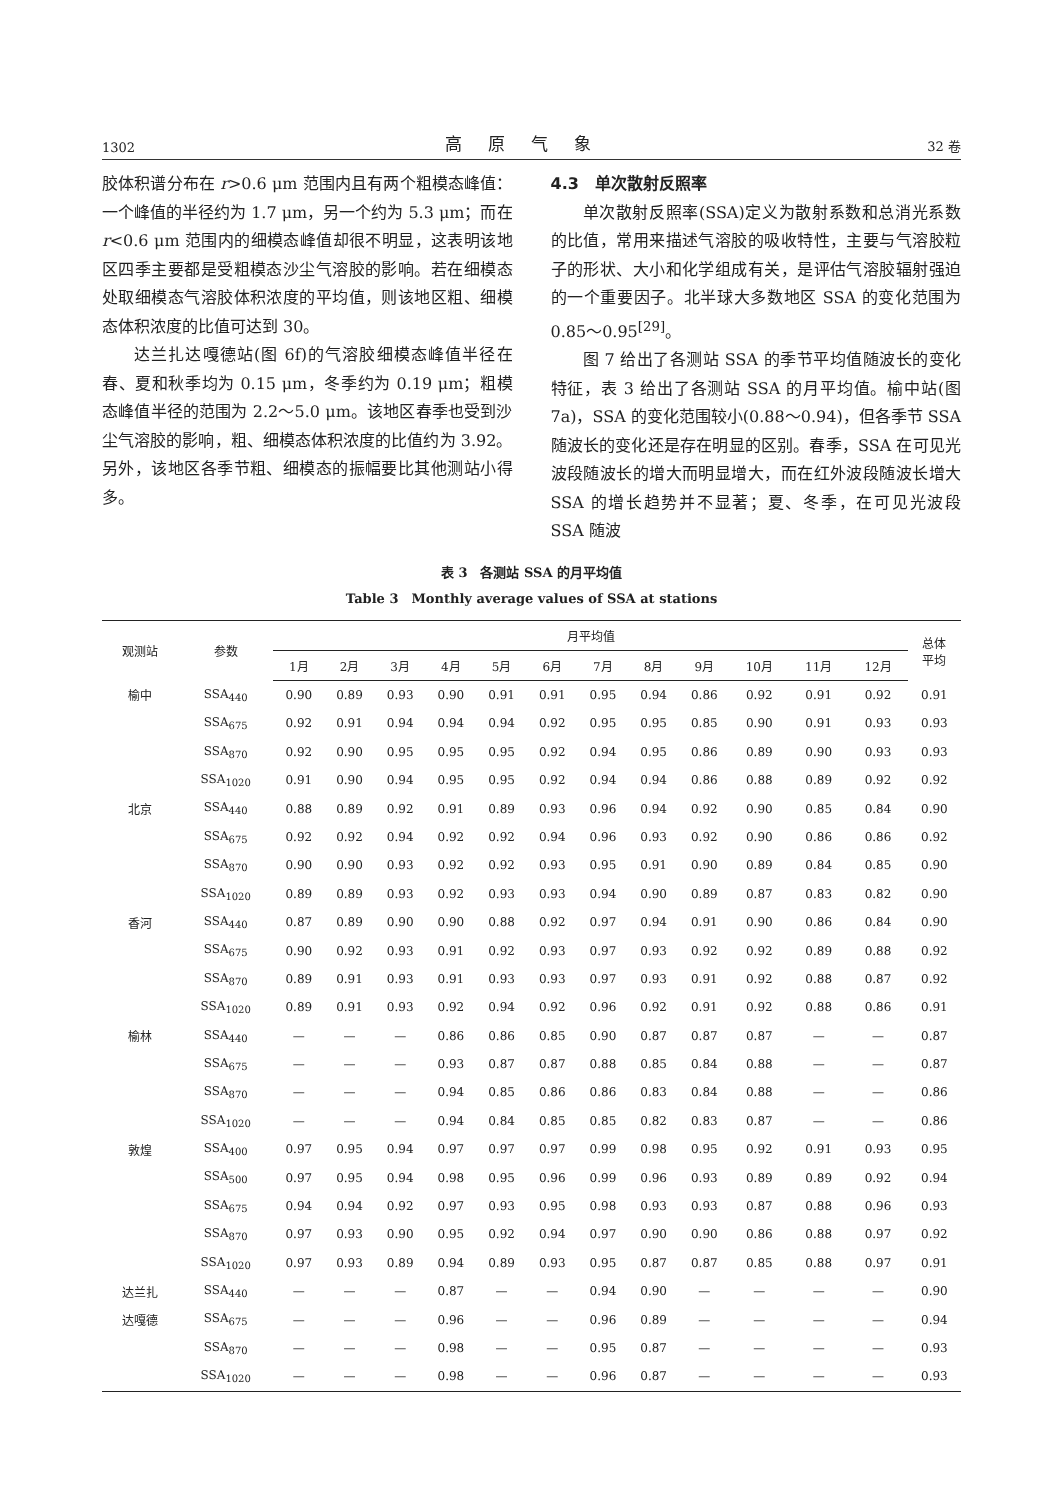1302 高原气象 32 卷
胶体积谱分布在 r>0.6 μm 范围内且有两个粗模态峰值：一个峰值的半径约为 1.7 μm，另一个约为 5.3 μm；而在 r<0.6 μm 范围内的细模态峰值却很不明显，这表明该地区四季主要都是受粗模态沙尘气溶胶的影响。若在细模态处取细模态气溶胶体积浓度的平均值，则该地区粗、细模态体积浓度的比值可达到 30。
达兰扎达嘎德站(图 6f)的气溶胶细模态峰值半径在春、夏和秋季均为 0.15 μm，冬季约为 0.19 μm；粗模态峰值半径的范围为 2.2～5.0 μm。该地区春季也受到沙尘气溶胶的影响，粗、细模态体积浓度的比值约为 3.92。另外，该地区各季节粗、细模态的振幅要比其他测站小得多。
4.3　单次散射反照率
单次散射反照率(SSA)定义为散射系数和总消光系数的比值，常用来描述气溶胶的吸收特性，主要与气溶胶粒子的形状、大小和化学组成有关，是评估气溶胶辐射强迫的一个重要因子。北半球大多数地区 SSA 的变化范围为 0.85～0.95<sup>[29]</sup>。
图 7 给出了各测站 SSA 的季节平均值随波长的变化特征，表 3 给出了各测站 SSA 的月平均值。榆中站(图 7a)，SSA 的变化范围较小(0.88～0.94)，但各季节 SSA 随波长的变化还是存在明显的区别。春季，SSA 在可见光波段随波长的增大而明显增大，而在红外波段随波长增大 SSA 的增长趋势并不显著；夏、冬季，在可见光波段 SSA 随波
表 3　各测站 SSA 的月平均值
Table 3　Monthly average values of SSA at stations
| 观测站 | 参数 | 月平均值 | | | | | | | | | | | | 总体 平均 |
| --- | --- | --- | --- | --- | --- | --- | --- | --- | --- | --- | --- | --- | --- | --- |
| | | 1月 | 2月 | 3月 | 4月 | 5月 | 6月 | 7月 | 8月 | 9月 | 10月 | 11月 | 12月 | |
| 榆中 | SSA<sub>440</sub> | 0.90 | 0.89 | 0.93 | 0.90 | 0.91 | 0.91 | 0.95 | 0.94 | 0.86 | 0.92 | 0.91 | 0.92 | 0.91 |
| | SSA<sub>675</sub> | 0.92 | 0.91 | 0.94 | 0.94 | 0.94 | 0.92 | 0.95 | 0.95 | 0.85 | 0.90 | 0.91 | 0.93 | 0.93 |
| | SSA<sub>870</sub> | 0.92 | 0.90 | 0.95 | 0.95 | 0.95 | 0.92 | 0.94 | 0.95 | 0.86 | 0.89 | 0.90 | 0.93 | 0.93 |
| | SSA<sub>1020</sub> | 0.91 | 0.90 | 0.94 | 0.95 | 0.95 | 0.92 | 0.94 | 0.94 | 0.86 | 0.88 | 0.89 | 0.92 | 0.92 |
| 北京 | SSA<sub>440</sub> | 0.88 | 0.89 | 0.92 | 0.91 | 0.89 | 0.93 | 0.96 | 0.94 | 0.92 | 0.90 | 0.85 | 0.84 | 0.90 |
| | SSA<sub>675</sub> | 0.92 | 0.92 | 0.94 | 0.92 | 0.92 | 0.94 | 0.96 | 0.93 | 0.92 | 0.90 | 0.86 | 0.86 | 0.92 |
| | SSA<sub>870</sub> | 0.90 | 0.90 | 0.93 | 0.92 | 0.92 | 0.93 | 0.95 | 0.91 | 0.90 | 0.89 | 0.84 | 0.85 | 0.90 |
| | SSA<sub>1020</sub> | 0.89 | 0.89 | 0.93 | 0.92 | 0.93 | 0.93 | 0.94 | 0.90 | 0.89 | 0.87 | 0.83 | 0.82 | 0.90 |
| 香河 | SSA<sub>440</sub> | 0.87 | 0.89 | 0.90 | 0.90 | 0.88 | 0.92 | 0.97 | 0.94 | 0.91 | 0.90 | 0.86 | 0.84 | 0.90 |
| | SSA<sub>675</sub> | 0.90 | 0.92 | 0.93 | 0.91 | 0.92 | 0.93 | 0.97 | 0.93 | 0.92 | 0.92 | 0.89 | 0.88 | 0.92 |
| | SSA<sub>870</sub> | 0.89 | 0.91 | 0.93 | 0.91 | 0.93 | 0.93 | 0.97 | 0.93 | 0.91 | 0.92 | 0.88 | 0.87 | 0.92 |
| | SSA<sub>1020</sub> | 0.89 | 0.91 | 0.93 | 0.92 | 0.94 | 0.92 | 0.96 | 0.92 | 0.91 | 0.92 | 0.88 | 0.86 | 0.91 |
| 榆林 | SSA<sub>440</sub> | — | — | — | 0.86 | 0.86 | 0.85 | 0.90 | 0.87 | 0.87 | 0.87 | — | — | 0.87 |
| | SSA<sub>675</sub> | — | — | — | 0.93 | 0.87 | 0.87 | 0.88 | 0.85 | 0.84 | 0.88 | — | — | 0.87 |
| | SSA<sub>870</sub> | — | — | — | 0.94 | 0.85 | 0.86 | 0.86 | 0.83 | 0.84 | 0.88 | — | — | 0.86 |
| | SSA<sub>1020</sub> | — | — | — | 0.94 | 0.84 | 0.85 | 0.85 | 0.82 | 0.83 | 0.87 | — | — | 0.86 |
| 敦煌 | SSA<sub>400</sub> | 0.97 | 0.95 | 0.94 | 0.97 | 0.97 | 0.97 | 0.99 | 0.98 | 0.95 | 0.92 | 0.91 | 0.93 | 0.95 |
| | SSA<sub>500</sub> | 0.97 | 0.95 | 0.94 | 0.98 | 0.95 | 0.96 | 0.99 | 0.96 | 0.93 | 0.89 | 0.89 | 0.92 | 0.94 |
| | SSA<sub>675</sub> | 0.94 | 0.94 | 0.92 | 0.97 | 0.93 | 0.95 | 0.98 | 0.93 | 0.93 | 0.87 | 0.88 | 0.96 | 0.93 |
| | SSA<sub>870</sub> | 0.97 | 0.93 | 0.90 | 0.95 | 0.92 | 0.94 | 0.97 | 0.90 | 0.90 | 0.86 | 0.88 | 0.97 | 0.92 |
| | SSA<sub>1020</sub> | 0.97 | 0.93 | 0.89 | 0.94 | 0.89 | 0.93 | 0.95 | 0.87 | 0.87 | 0.85 | 0.88 | 0.97 | 0.91 |
| 达兰扎 | SSA<sub>440</sub> | — | — | — | 0.87 | — | — | 0.94 | 0.90 | — | — | — | — | 0.90 |
| 达嘎德 | SSA<sub>675</sub> | — | — | — | 0.96 | — | — | 0.96 | 0.89 | — | — | — | — | 0.94 |
| | SSA<sub>870</sub> | — | — | — | 0.98 | — | — | 0.95 | 0.87 | — | — | — | — | 0.93 |
| | SSA<sub>1020</sub> | — | — | — | 0.98 | — | — | 0.96 | 0.87 | — | — | — | — | 0.93 |